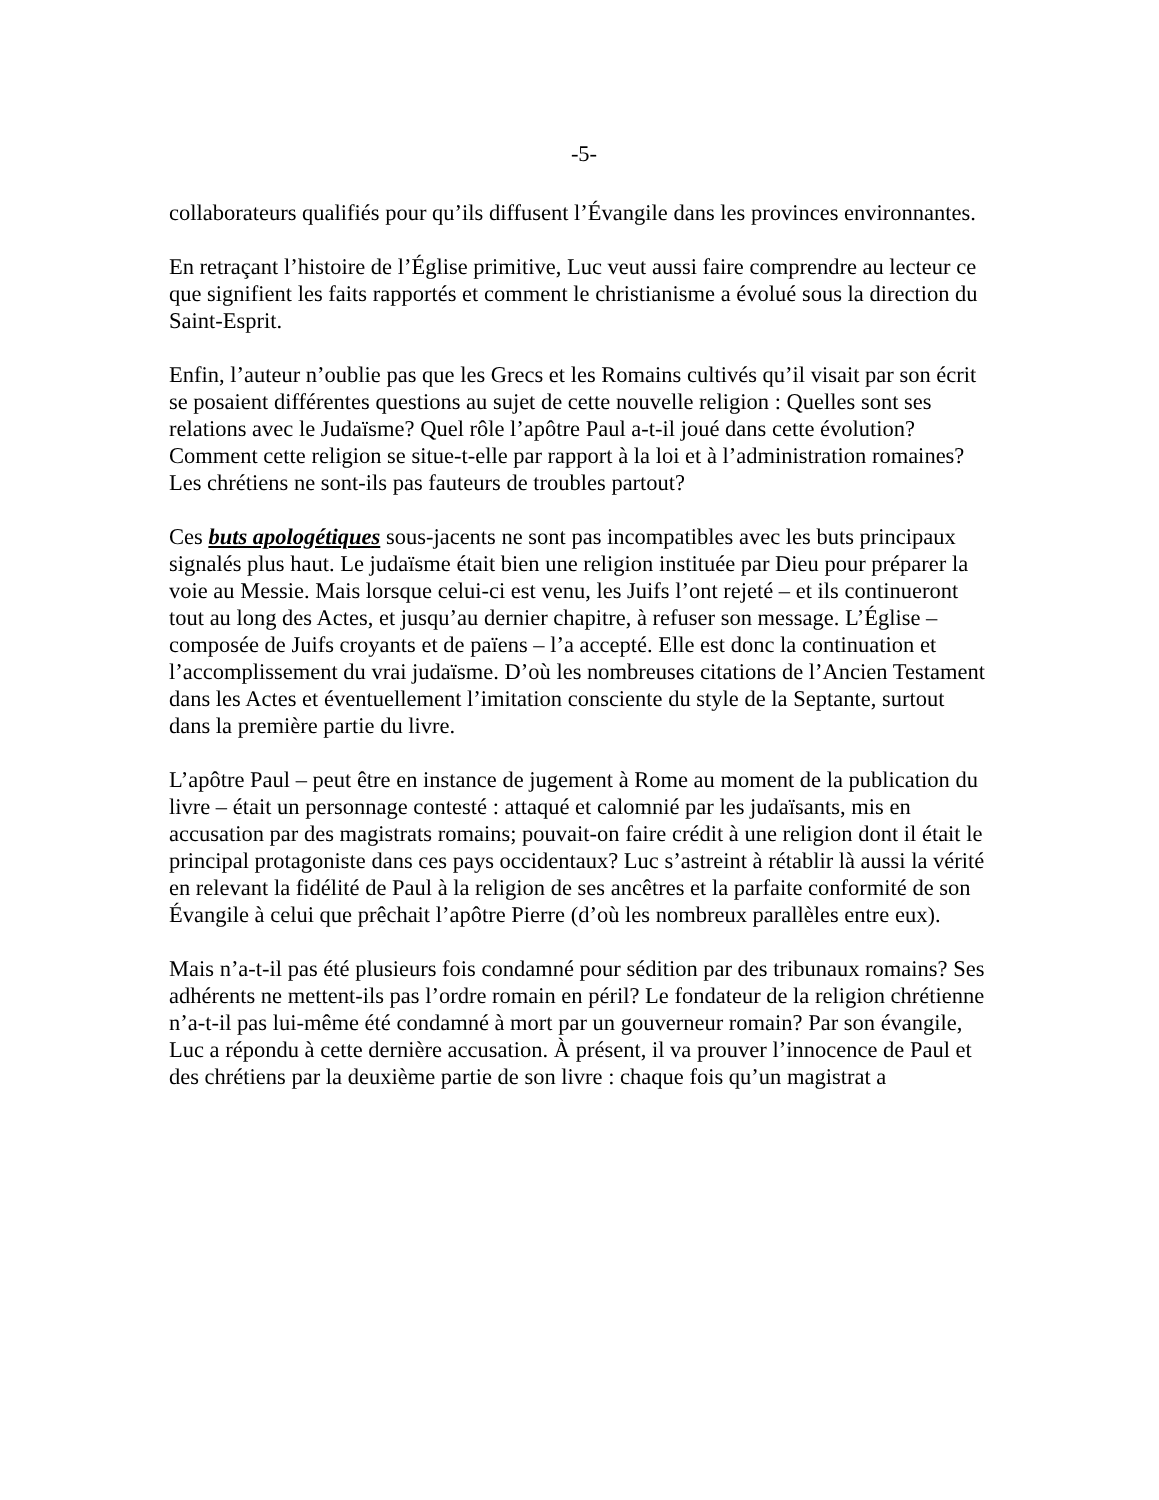-5-
collaborateurs qualifiés pour qu’ils diffusent l’Évangile dans les provinces environnantes.
En retraçant l’histoire de l’Église primitive, Luc veut aussi faire comprendre au lecteur ce que signifient les faits rapportés et comment le christianisme a évolué sous la direction du Saint-Esprit.
Enfin, l’auteur n’oublie pas que les Grecs et les Romains cultivés qu’il visait par son écrit se posaient différentes questions au sujet de cette nouvelle religion : Quelles sont ses relations avec le Judaïsme? Quel rôle l’apôtre Paul a-t-il joué dans cette évolution? Comment cette religion se situe-t-elle par rapport à la loi et à l’administration romaines? Les chrétiens ne sont-ils pas fauteurs de troubles partout?
Ces buts apologétiques sous-jacents ne sont pas incompatibles avec les buts principaux signalés plus haut. Le judaïsme était bien une religion instituée par Dieu pour préparer la voie au Messie. Mais lorsque celui-ci est venu, les Juifs l’ont rejeté – et ils continueront tout au long des Actes, et jusqu’au dernier chapitre, à refuser son message. L’Église – composée de Juifs croyants et de païens – l’a accepté. Elle est donc la continuation et l’accomplissement du vrai judaïsme. D’où les nombreuses citations de l’Ancien Testament dans les Actes et éventuellement l’imitation consciente du style de la Septante, surtout dans la première partie du livre.
L’apôtre Paul – peut être en instance de jugement à Rome au moment de la publication du livre – était un personnage contesté : attaqué et calomnié par les judaïsants, mis en accusation par des magistrats romains; pouvait-on faire crédit à une religion dont il était le principal protagoniste dans ces pays occidentaux? Luc s’astreint à rétablir là aussi la vérité en relevant la fidélité de Paul à la religion de ses ancêtres et la parfaite conformité de son Évangile à celui que prêchait l’apôtre Pierre (d’où les nombreux parallèles entre eux).
Mais n’a-t-il pas été plusieurs fois condamné pour sédition par des tribunaux romains? Ses adhérents ne mettent-ils pas l’ordre romain en péril? Le fondateur de la religion chrétienne n’a-t-il pas lui-même été condamné à mort par un gouverneur romain? Par son évangile, Luc a répondu à cette dernière accusation. À présent, il va prouver l’innocence de Paul et des chrétiens par la deuxième partie de son livre : chaque fois qu’un magistrat a